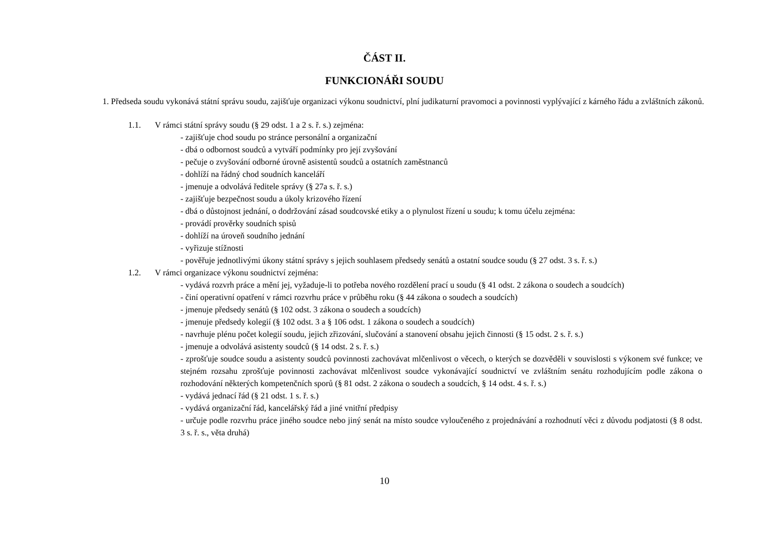ČÁST II.
FUNKCIONÁŘI SOUDU
1. Předseda soudu vykonává státní správu soudu, zajišťuje organizaci výkonu soudnictví, plní judikaturní pravomoci a povinnosti vyplývající z kárného řádu a zvláštních zákonů.
1.1. V rámci státní správy soudu (§ 29 odst. 1 a 2 s. ř. s.) zejména:
- zajišťuje chod soudu po stránce personální a organizační
- dbá o odbornost soudců a vytváří podmínky pro její zvyšování
- pečuje o zvyšování odborné úrovně asistentů soudců a ostatních zaměstnanců
- dohlíží na řádný chod soudních kanceláří
- jmenuje a odvolává ředitele správy (§ 27a s. ř. s.)
- zajišťuje bezpečnost soudu a úkoly krizového řízení
- dbá o důstojnost jednání, o dodržování zásad soudcovské etiky a o plynulost řízení u soudu; k tomu účelu zejména:
- provádí prověrky soudních spisů
- dohlíží na úroveň soudního jednání
- vyřizuje stížnosti
- pověřuje jednotlivými úkony státní správy s jejich souhlasem předsedy senátů a ostatní soudce soudu (§ 27 odst. 3 s. ř. s.)
1.2. V rámci organizace výkonu soudnictví zejména:
- vydává rozvrh práce a mění jej, vyžaduje-li to potřeba nového rozdělení prací u soudu (§ 41 odst. 2 zákona o soudech a soudcích)
- činí operativní opatření v rámci rozvrhu práce v průběhu roku (§ 44 zákona o soudech a soudcích)
- jmenuje předsedy senátů (§ 102 odst. 3 zákona o soudech a soudcích)
- jmenuje předsedy kolegií (§ 102 odst. 3 a § 106 odst. 1 zákona o soudech a soudcích)
- navrhuje plénu počet kolegií soudu, jejich zřizování, slučování a stanovení obsahu jejich činnosti (§ 15 odst. 2 s. ř. s.)
- jmenuje a odvolává asistenty soudců (§ 14 odst. 2 s. ř. s.)
- zprošťuje soudce soudu a asistenty soudců povinnosti zachovávat mlčenlivost o věcech, o kterých se dozvěděli v souvislosti s výkonem své funkce; ve stejném rozsahu zprošťuje povinnosti zachovávat mlčenlivost soudce vykonávající soudnictví ve zvláštním senátu rozhodujícím podle zákona o rozhodování některých kompetenčních sporů (§ 81 odst. 2 zákona o soudech a soudcích, § 14 odst. 4 s. ř. s.)
- vydává jednací řád (§ 21 odst. 1 s. ř. s.)
- vydává organizační řád, kancelářský řád a jiné vnitřní předpisy
- určuje podle rozvrhu práce jiného soudce nebo jiný senát na místo soudce vyloučeného z projednávání a rozhodnutí věci z důvodu podjatosti (§ 8 odst. 3 s. ř. s., věta druhá)
10